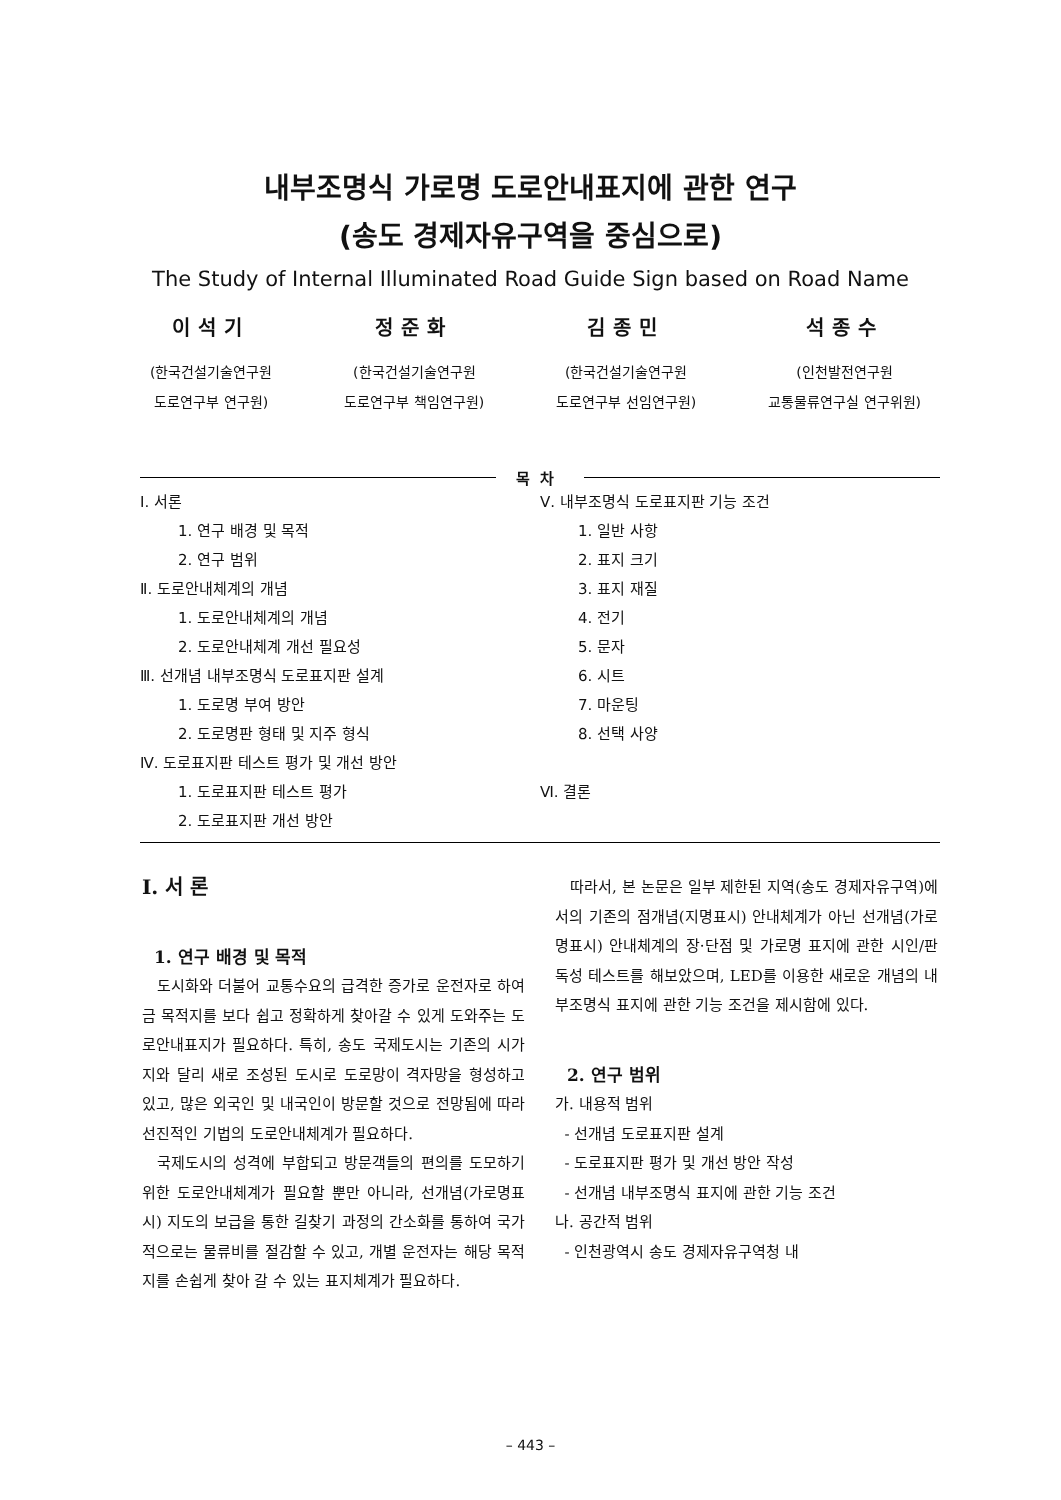내부조명식 가로명 도로안내표지에 관한 연구
(송도 경제자유구역을 중심으로)
The Study of Internal Illuminated Road Guide Sign based on Road Name
이석기
(한국건설기술연구원
도로연구부 연구원)
정준화
(한국건설기술연구원
도로연구부 책임연구원)
김종민
(한국건설기술연구원
도로연구부 선임연구원)
석종수
(인천발전연구원
교통물류연구실 연구위원)
목차
Ⅰ. 서론
1. 연구 배경 및 목적
2. 연구 범위
Ⅱ. 도로안내체계의 개념
1. 도로안내체계의 개념
2. 도로안내체계 개선 필요성
Ⅲ. 선개념 내부조명식 도로표지판 설계
1. 도로명 부여 방안
2. 도로명판 형태 및 지주 형식
Ⅳ. 도로표지판 테스트 평가 및 개선 방안
1. 도로표지판 테스트 평가
2. 도로표지판 개선 방안
Ⅴ. 내부조명식 도로표지판 기능 조건
1. 일반 사항
2. 표지 크기
3. 표지 재질
4. 전기
5. 문자
6. 시트
7. 마운팅
8. 선택 사양
Ⅵ. 결론
Ⅰ. 서 론
1. 연구 배경 및 목적
도시화와 더불어 교통수요의 급격한 증가로 운전자로 하여금 목적지를 보다 쉽고 정확하게 찾아갈 수 있게 도와주는 도로안내표지가 필요하다. 특히, 송도 국제도시는 기존의 시가지와 달리 새로 조성된 도시로 도로망이 격자망을 형성하고 있고, 많은 외국인 및 내국인이 방문할 것으로 전망됨에 따라 선진적인 기법의 도로안내체계가 필요하다.
국제도시의 성격에 부합되고 방문객들의 편의를 도모하기 위한 도로안내체계가 필요할 뿐만 아니라, 선개념(가로명표시) 지도의 보급을 통한 길찾기 과정의 간소화를 통하여 국가적으로는 물류비를 절감할 수 있고, 개별 운전자는 해당 목적지를 손쉽게 찾아 갈 수 있는 표지체계가 필요하다.
따라서, 본 논문은 일부 제한된 지역(송도 경제자유구역)에서의 기존의 점개념(지명표시) 안내체계가 아닌 선개념(가로명표시) 안내체계의 장·단점 및 가로명 표지에 관한 시인/판독성 테스트를 해보았으며, LED를 이용한 새로운 개념의 내부조명식 표지에 관한 기능 조건을 제시함에 있다.
2. 연구 범위
가. 내용적 범위
- 선개념 도로표지판 설계
- 도로표지판 평가 및 개선 방안 작성
- 선개념 내부조명식 표지에 관한 기능 조건
나. 공간적 범위
- 인천광역시 송도 경제자유구역청 내
– 443 –